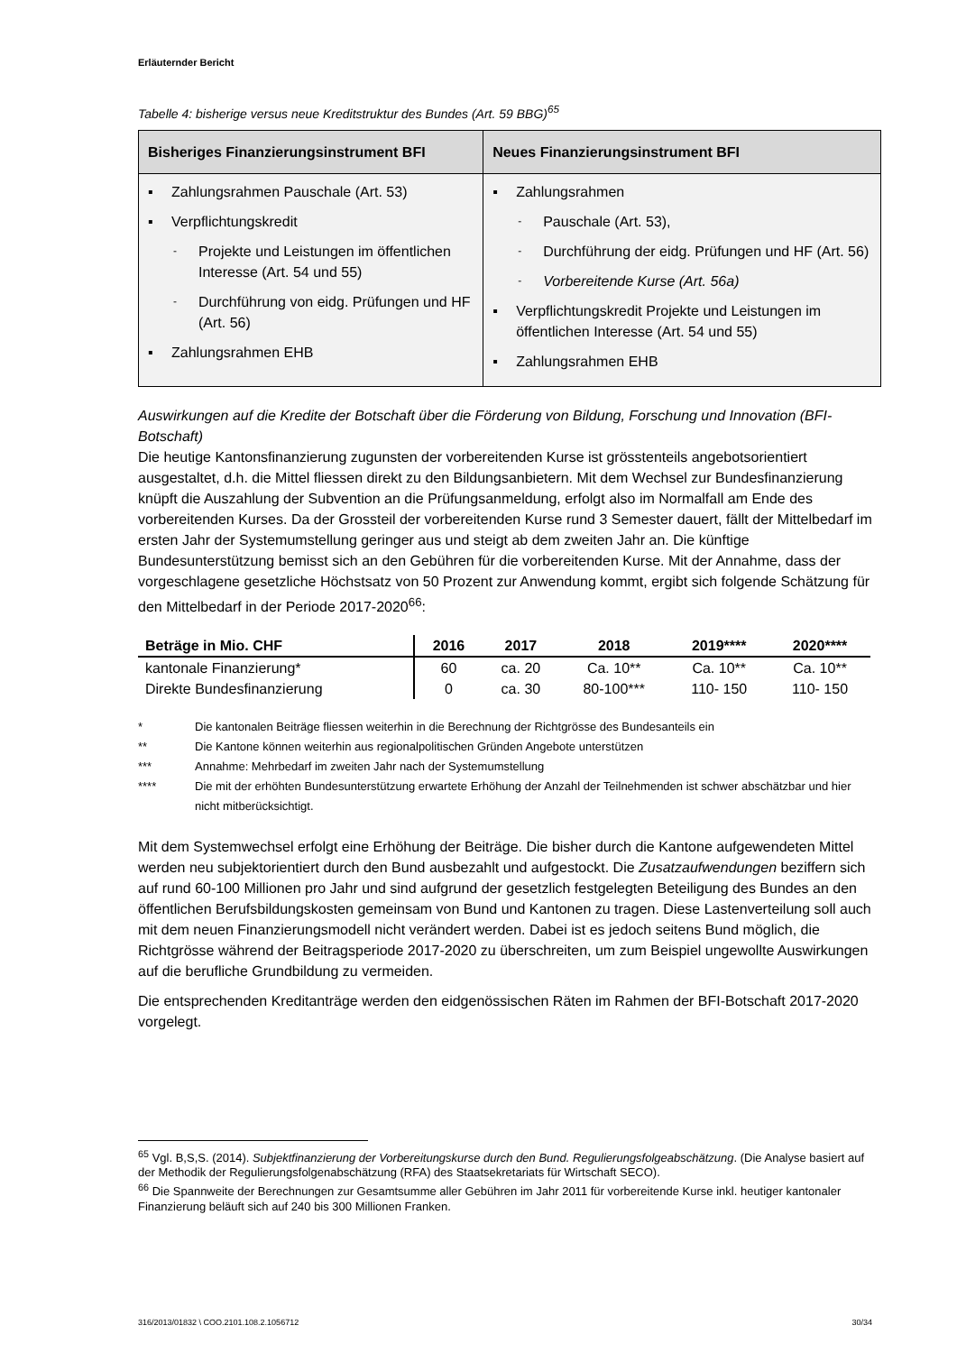Erläuternder Bericht
Tabelle 4: bisherige versus neue Kreditstruktur des Bundes (Art. 59 BBG)<sup>65</sup>
| Bisheriges Finanzierungsinstrument BFI | Neues Finanzierungsinstrument BFI |
| --- | --- |
| ▪ Zahlungsrahmen Pauschale (Art. 53) ▪ Verpflichtungskredit - Projekte und Leistungen im öffentlichen Interesse (Art. 54 und 55) - Durchführung von eidg. Prüfungen und HF (Art. 56) ▪ Zahlungsrahmen EHB | ▪ Zahlungsrahmen - Pauschale (Art. 53), - Durchführung der eidg. Prüfungen und HF (Art. 56) - Vorbereitende Kurse (Art. 56a) ▪ Verpflichtungskredit Projekte und Leistungen im öffentlichen Interesse (Art. 54 und 55) ▪ Zahlungsrahmen EHB |
Auswirkungen auf die Kredite der Botschaft über die Förderung von Bildung, Forschung und Innovation (BFI-Botschaft)
Die heutige Kantonsfinanzierung zugunsten der vorbereitenden Kurse ist grösstenteils angebotsorientiert ausgestaltet, d.h. die Mittel fliessen direkt zu den Bildungsanbietern. Mit dem Wechsel zur Bundesfinanzierung knüpft die Auszahlung der Subvention an die Prüfungsanmeldung, erfolgt also im Normalfall am Ende des vorbereitenden Kurses. Da der Grossteil der vorbereitenden Kurse rund 3 Semester dauert, fällt der Mittelbedarf im ersten Jahr der Systemumstellung geringer aus und steigt ab dem zweiten Jahr an. Die künftige Bundesunterstützung bemisst sich an den Gebühren für die vorbereitenden Kurse. Mit der Annahme, dass der vorgeschlagene gesetzliche Höchstsatz von 50 Prozent zur Anwendung kommt, ergibt sich folgende Schätzung für den Mittelbedarf in der Periode 2017-2020<sup>66</sup>:
| Beträge in Mio. CHF | 2016 | 2017 | 2018 | 2019**** | 2020**** |
| --- | --- | --- | --- | --- | --- |
| kantonale Finanzierung* | 60 | ca. 20 | Ca. 10** | Ca. 10** | Ca. 10** |
| Direkte Bundesfinanzierung | 0 | ca. 30 | 80-100*** | 110- 150 | 110- 150 |
* Die kantonalen Beiträge fliessen weiterhin in die Berechnung der Richtgrösse des Bundesanteils ein
** Die Kantone können weiterhin aus regionalpolitischen Gründen Angebote unterstützen
*** Annahme: Mehrbedarf im zweiten Jahr nach der Systemumstellung
**** Die mit der erhöhten Bundesunterstützung erwartete Erhöhung der Anzahl der Teilnehmenden ist schwer abschätzbar und hier nicht mitberücksichtigt.
Mit dem Systemwechsel erfolgt eine Erhöhung der Beiträge. Die bisher durch die Kantone aufgewendeten Mittel werden neu subjektorientiert durch den Bund ausbezahlt und aufgestockt. Die Zusatzaufwendungen beziffern sich auf rund 60-100 Millionen pro Jahr und sind aufgrund der gesetzlich festgelegten Beteiligung des Bundes an den öffentlichen Berufsbildungskosten gemeinsam von Bund und Kantonen zu tragen. Diese Lastenverteilung soll auch mit dem neuen Finanzierungsmodell nicht verändert werden. Dabei ist es jedoch seitens Bund möglich, die Richtgrösse während der Beitragsperiode 2017-2020 zu überschreiten, um zum Beispiel ungewollte Auswirkungen auf die berufliche Grundbildung zu vermeiden.
Die entsprechenden Kreditanträge werden den eidgenössischen Räten im Rahmen der BFI-Botschaft 2017-2020 vorgelegt.
<sup>65</sup> Vgl. B,S,S. (2014). Subjektfinanzierung der Vorbereitungskurse durch den Bund. Regulierungsfolgeabschätzung. (Die Analyse basiert auf der Methodik der Regulierungsfolgenabschätzung (RFA) des Staatsekretariats für Wirtschaft SECO).
<sup>66</sup> Die Spannweite der Berechnungen zur Gesamtsumme aller Gebühren im Jahr 2011 für vorbereitende Kurse inkl. heutiger kantonaler Finanzierung beläuft sich auf 240 bis 300 Millionen Franken.
316/2013/01832 \ COO.2101.108.2.1056712 30/34